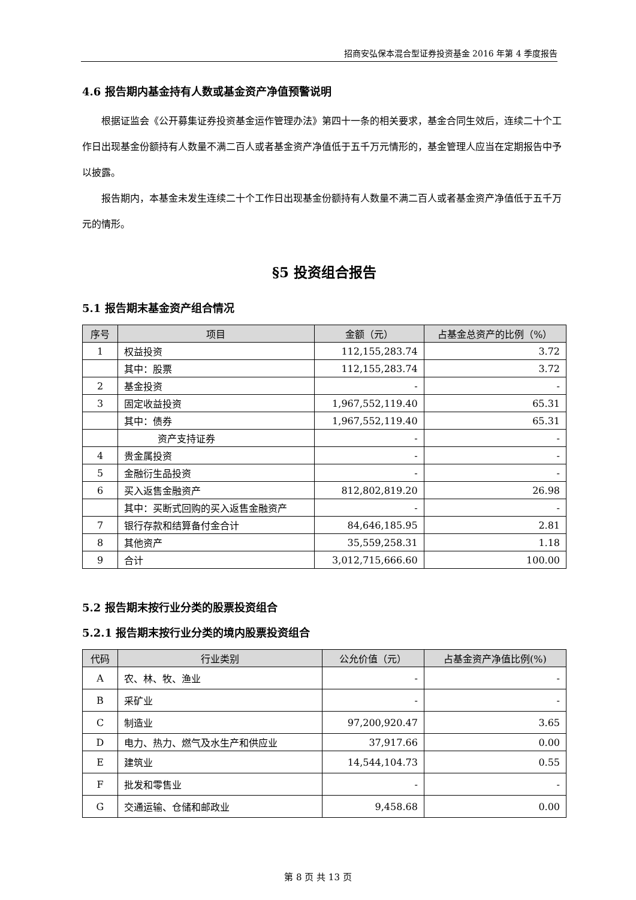招商安弘保本混合型证券投资基金 2016 年第 4 季度报告
4.6 报告期内基金持有人数或基金资产净值预警说明
根据证监会《公开募集证券投资基金运作管理办法》第四十一条的相关要求，基金合同生效后，连续二十个工作日出现基金份额持有人数量不满二百人或者基金资产净值低于五千万元情形的，基金管理人应当在定期报告中予以披露。
报告期内，本基金未发生连续二十个工作日出现基金份额持有人数量不满二百人或者基金资产净值低于五千万元的情形。
§5 投资组合报告
5.1 报告期末基金资产组合情况
| 序号 | 项目 | 金额（元） | 占基金总资产的比例（%） |
| --- | --- | --- | --- |
| 1 | 权益投资 | 112,155,283.74 | 3.72 |
| | 其中：股票 | 112,155,283.74 | 3.72 |
| 2 | 基金投资 | - | - |
| 3 | 固定收益投资 | 1,967,552,119.40 | 65.31 |
| | 其中：债券 | 1,967,552,119.40 | 65.31 |
| | 资产支持证券 | - | - |
| 4 | 贵金属投资 | - | - |
| 5 | 金融衍生品投资 | - | - |
| 6 | 买入返售金融资产 | 812,802,819.20 | 26.98 |
| | 其中：买断式回购的买入返售金融资产 | - | - |
| 7 | 银行存款和结算备付金合计 | 84,646,185.95 | 2.81 |
| 8 | 其他资产 | 35,559,258.31 | 1.18 |
| 9 | 合计 | 3,012,715,666.60 | 100.00 |
5.2 报告期末按行业分类的股票投资组合
5.2.1 报告期末按行业分类的境内股票投资组合
| 代码 | 行业类别 | 公允价值（元） | 占基金资产净值比例(%) |
| --- | --- | --- | --- |
| A | 农、林、牧、渔业 | - | - |
| B | 采矿业 | - | - |
| C | 制造业 | 97,200,920.47 | 3.65 |
| D | 电力、热力、燃气及水生产和供应业 | 37,917.66 | 0.00 |
| E | 建筑业 | 14,544,104.73 | 0.55 |
| F | 批发和零售业 | - | - |
| G | 交通运输、仓储和邮政业 | 9,458.68 | 0.00 |
第 8 页 共 13 页